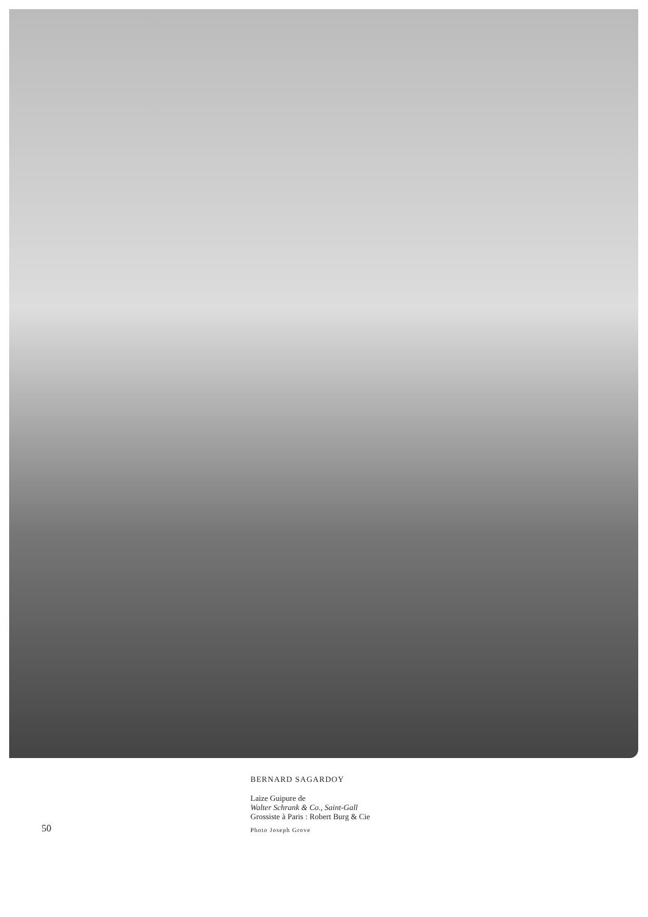50
BERNARD SAGARDOY
Laize Guipure de
Walter Schrank & Co., Saint-Gall
Grossiste à Paris : Robert Burg & Cie
Photo Joseph Grove